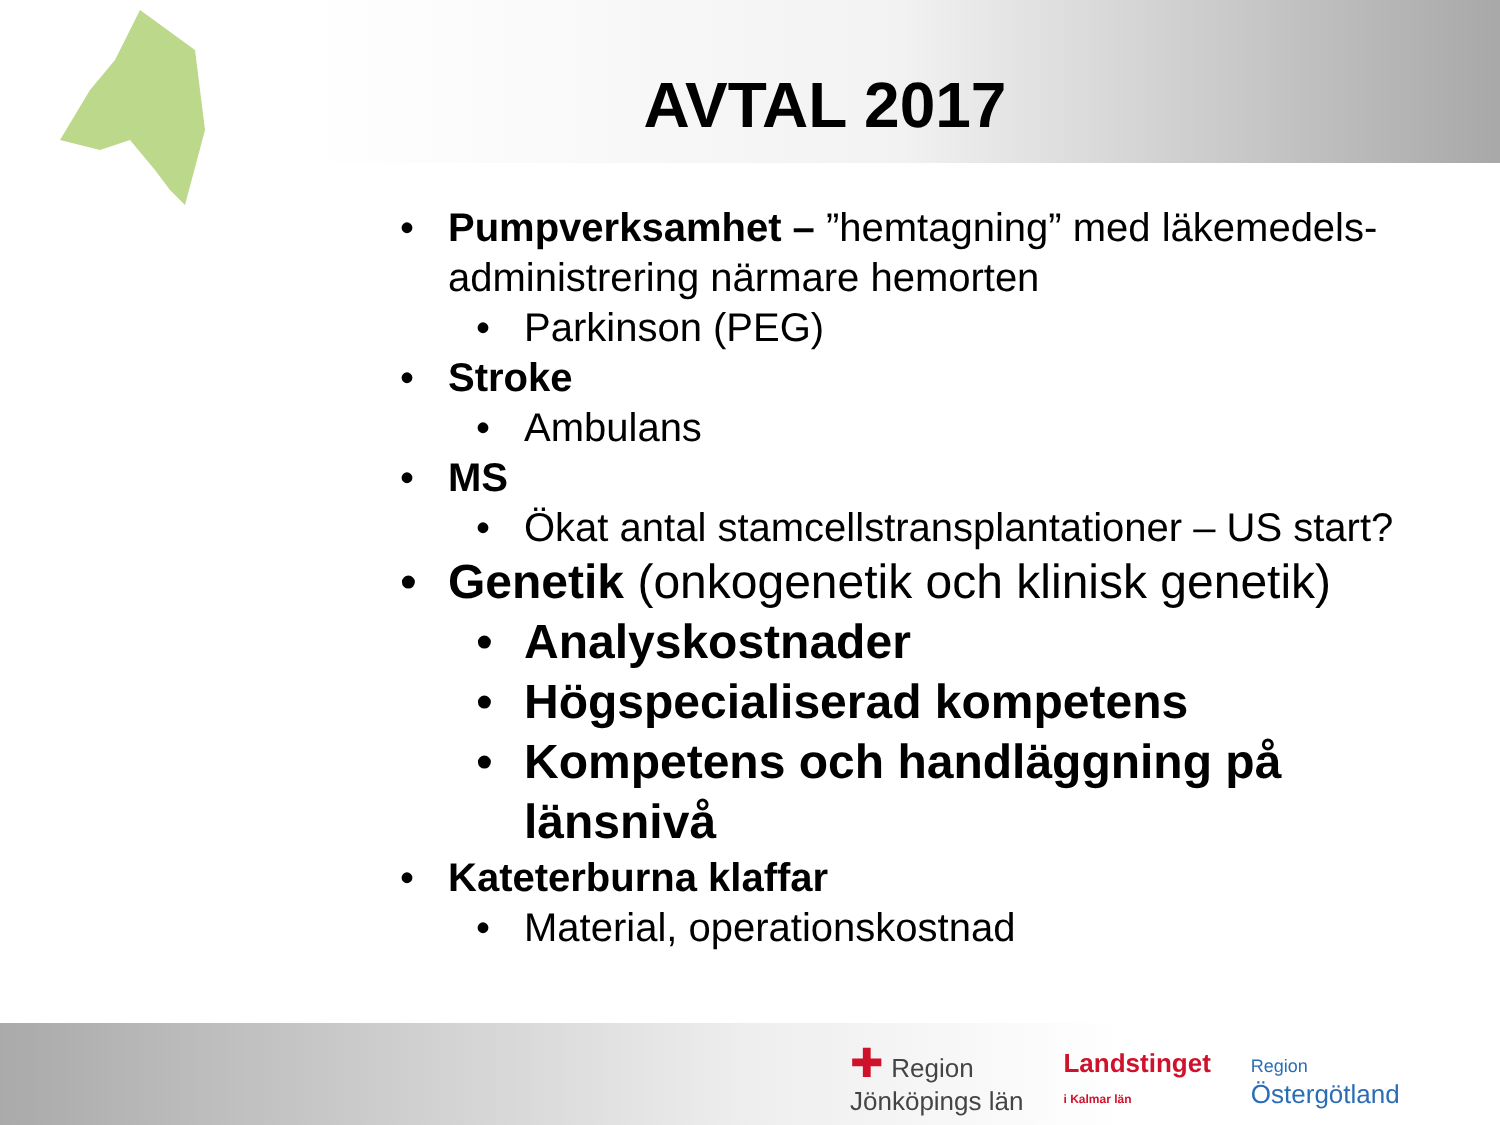AVTAL 2017
• Pumpverksamhet – ”hemtagning” med läkemedels-administrering närmare hemorten
• Parkinson (PEG)
• Stroke
• Ambulans
• MS
• Ökat antal stamcellstransplantationer – US start?
• Genetik (onkogenetik och klinisk genetik)
• Analyskostnader
• Högspecialiserad kompetens
• Kompetens och handläggning på länsnivå
• Kateterburna klaffar
• Material, operationskostnad
✚ Region
Jönköpings län
Landstinget
i Kalmar län
Region
Östergötland